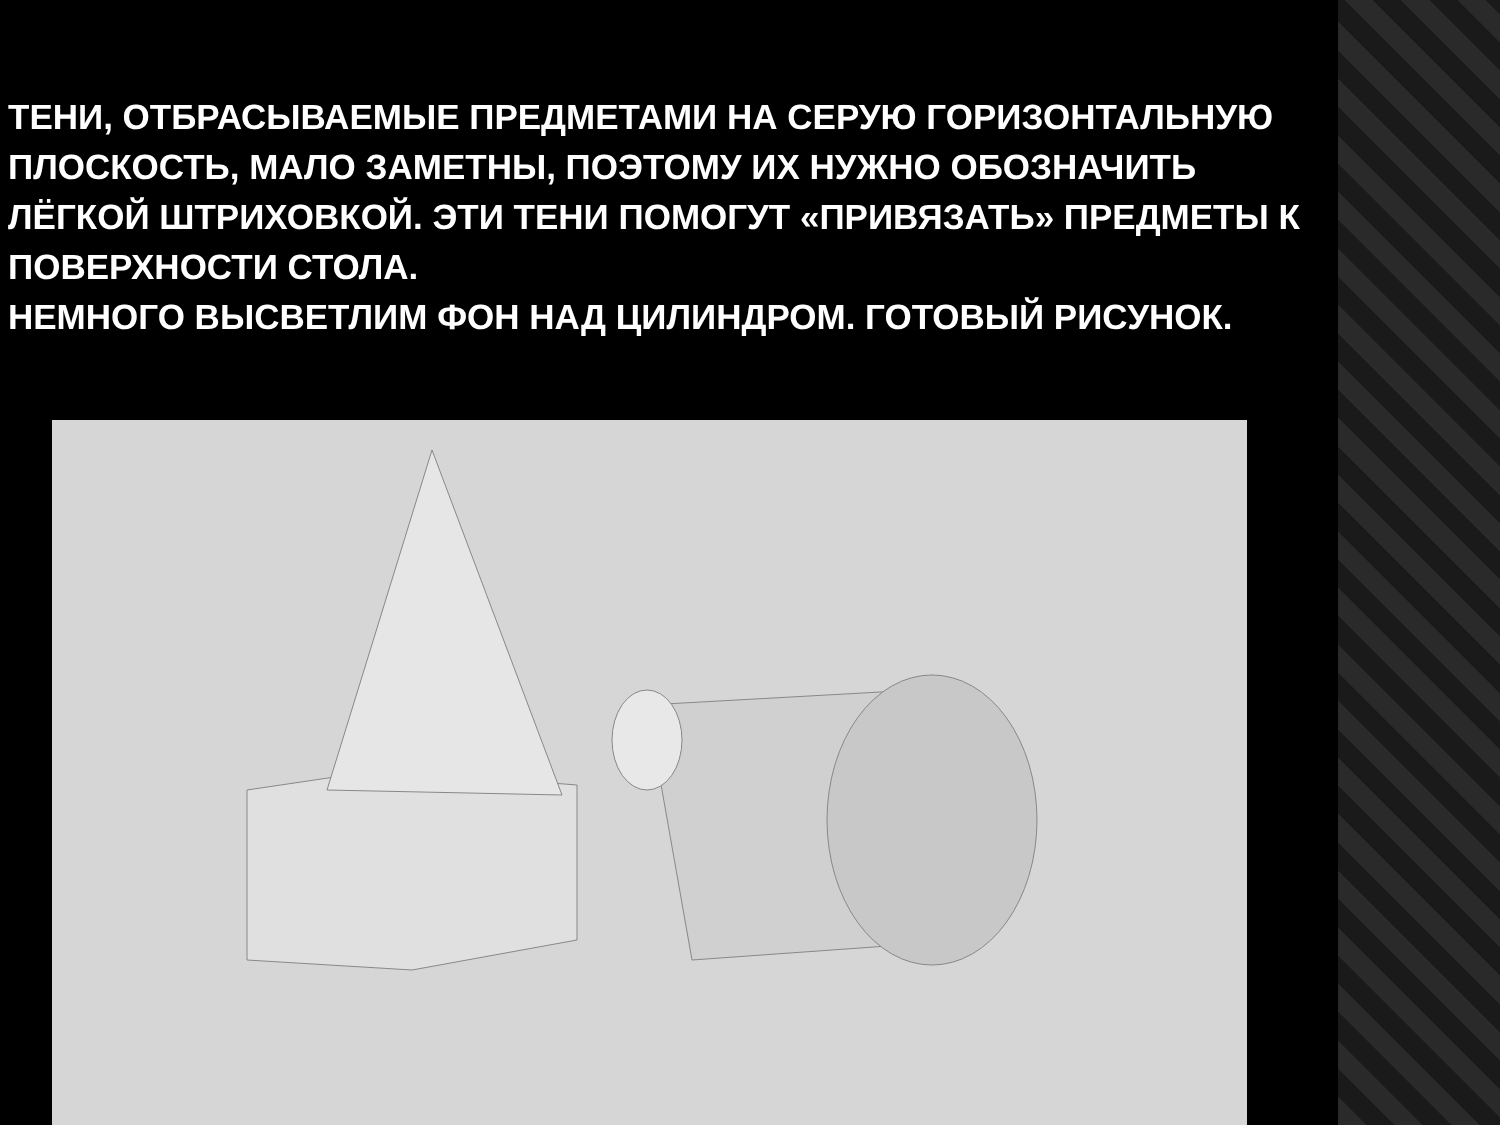ТЕНИ, ОТБРАСЫВАЕМЫЕ ПРЕДМЕТАМИ НА СЕРУЮ ГОРИЗОНТАЛЬНУЮ ПЛОСКОСТЬ, МАЛО ЗАМЕТНЫ, ПОЭТОМУ ИХ НУЖНО ОБОЗНАЧИТЬ ЛЁГКОЙ ШТРИХОВКОЙ. ЭТИ ТЕНИ ПОМОГУТ «ПРИВЯЗАТЬ» ПРЕДМЕТЫ К ПОВЕРХНОСТИ СТОЛА.
НЕМНОГО ВЫСВЕТЛИМ ФОН НАД ЦИЛИНДРОМ. ГОТОВЫЙ РИСУНОК.